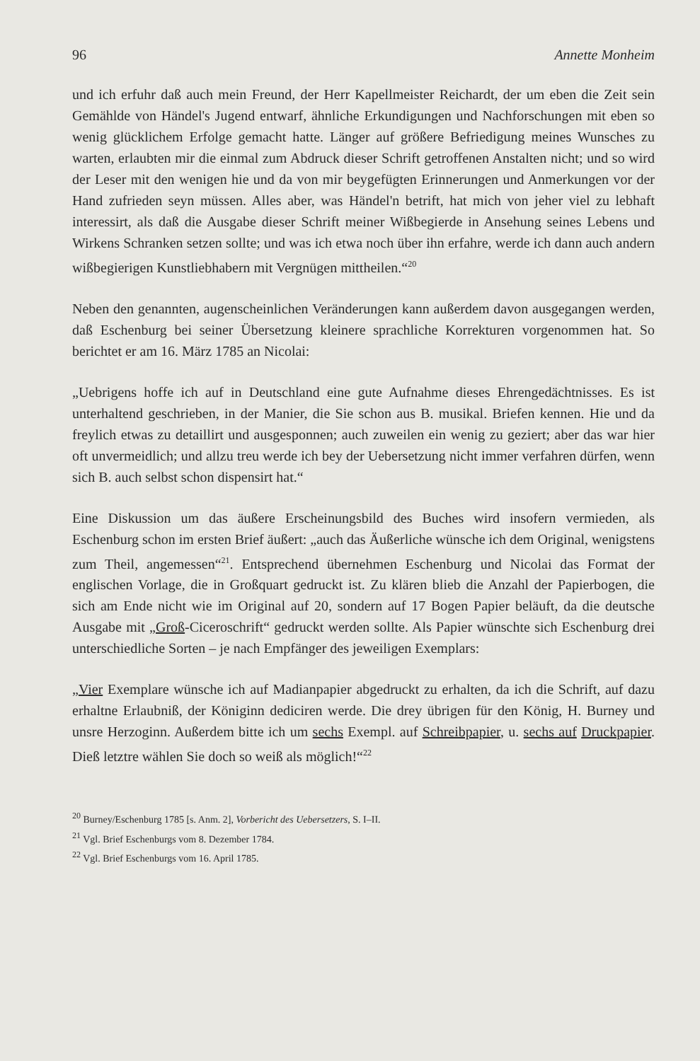96 Annette Monheim
und ich erfuhr daß auch mein Freund, der Herr Kapellmeister Reichardt, der um eben die Zeit sein Gemählde von Händel's Jugend entwarf, ähnliche Erkundigungen und Nachforschungen mit eben so wenig glücklichem Erfolge gemacht hatte. Länger auf größere Befriedigung meines Wunsches zu warten, erlaubten mir die einmal zum Abdruck dieser Schrift getroffenen Anstalten nicht; und so wird der Leser mit den wenigen hie und da von mir beygefügten Erinnerungen und Anmerkungen vor der Hand zufrieden seyn müssen. Alles aber, was Händel'n betrift, hat mich von jeher viel zu lebhaft interessirt, als daß die Ausgabe dieser Schrift meiner Wißbegierde in Ansehung seines Lebens und Wirkens Schranken setzen sollte; und was ich etwa noch über ihn erfahre, werde ich dann auch andern wißbegierigen Kunstliebhabern mit Vergnügen mittheilen.“<sup>20</sup>
Neben den genannten, augenscheinlichen Veränderungen kann außerdem davon ausgegangen werden, daß Eschenburg bei seiner Übersetzung kleinere sprachliche Korrekturen vorgenommen hat. So berichtet er am 16. März 1785 an Nicolai:
„Uebrigens hoffe ich auf in Deutschland eine gute Aufnahme dieses Ehrengedächtnisses. Es ist unterhaltend geschrieben, in der Manier, die Sie schon aus B. musikal. Briefen kennen. Hie und da freylich etwas zu detaillirt und ausgesponnen; auch zuweilen ein wenig zu geziert; aber das war hier oft unvermeidlich; und allzu treu werde ich bey der Uebersetzung nicht immer verfahren dürfen, wenn sich B. auch selbst schon dispensirt hat.“
Eine Diskussion um das äußere Erscheinungsbild des Buches wird insofern vermieden, als Eschenburg schon im ersten Brief äußert: „auch das Äußerliche wünsche ich dem Original, wenigstens zum Theil, angemessen“<sup>21</sup>. Entsprechend übernehmen Eschenburg und Nicolai das Format der englischen Vorlage, die in Großquart gedruckt ist. Zu klären blieb die Anzahl der Papierbogen, die sich am Ende nicht wie im Original auf 20, sondern auf 17 Bogen Papier beläuft, da die deutsche Ausgabe mit „Groß-Ciceroschrift“ gedruckt werden sollte. Als Papier wünschte sich Eschenburg drei unterschiedliche Sorten – je nach Empfänger des jeweiligen Exemplars:
„Vier Exemplare wünsche ich auf Madianpapier abgedruckt zu erhalten, da ich die Schrift, auf dazu erhaltne Erlaubniß, der Königinn dediciren werde. Die drey übrigen für den König, H. Burney und unsre Herzoginn. Außerdem bitte ich um sechs Exempl. auf Schreibpapier, u. sechs auf Druckpapier. Dieß letztre wählen Sie doch so weiß als möglich!“<sup>22</sup>
<sup>20</sup> Burney/Eschenburg 1785 [s. Anm. 2], Vorbericht des Uebersetzers, S. I–II.
<sup>21</sup> Vgl. Brief Eschenburgs vom 8. Dezember 1784.
<sup>22</sup> Vgl. Brief Eschenburgs vom 16. April 1785.